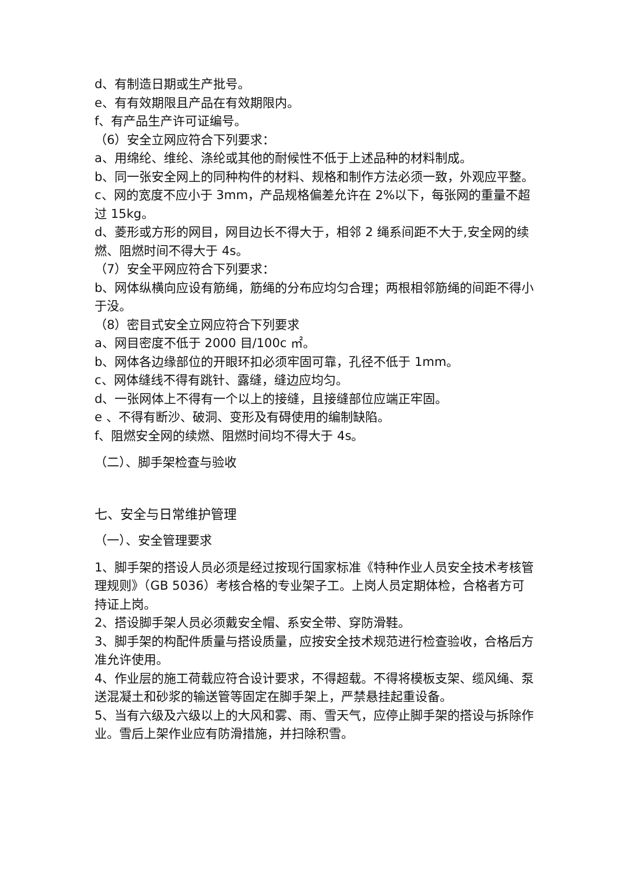d、有制造日期或生产批号。
e、有有效期限且产品在有效期限内。
f、有产品生产许可证编号。
（6）安全立网应符合下列要求：
a、用绵纶、维纶、涤纶或其他的耐候性不低于上述品种的材料制成。
b、同一张安全网上的同种构件的材料、规格和制作方法必须一致，外观应平整。
c、网的宽度不应小于 3mm，产品规格偏差允许在 2%以下，每张网的重量不超过 15kg。
d、菱形或方形的网目，网目边长不得大于，相邻 2 绳系间距不大于,安全网的续燃、阻燃时间不得大于 4s。
（7）安全平网应符合下列要求：
b、网体纵横向应设有筋绳，筋绳的分布应均匀合理；两根相邻筋绳的间距不得小于没。
（8）密目式安全立网应符合下列要求
a、网目密度不低于 2000 目/100c ㎡。
b、网体各边缘部位的开眼环扣必须牢固可靠，孔径不低于 1mm。
c、网体缝线不得有跳针、露缝，缝边应均匀。
d、一张网体上不得有一个以上的接缝，且接缝部位应端正牢固。
e 、不得有断沙、破洞、变形及有碍使用的编制缺陷。
f、阻燃安全网的续燃、阻燃时间均不得大于 4s。
（二）、脚手架检查与验收
七、安全与日常维护管理
（一）、安全管理要求
1、脚手架的搭设人员必须是经过按现行国家标准《特种作业人员安全技术考核管理规则》（GB 5036）考核合格的专业架子工。上岗人员定期体检，合格者方可持证上岗。
2、搭设脚手架人员必须戴安全帽、系安全带、穿防滑鞋。
3、脚手架的构配件质量与搭设质量，应按安全技术规范进行检查验收，合格后方准允许使用。
4、作业层的施工荷载应符合设计要求，不得超载。不得将模板支架、缆风绳、泵送混凝土和砂浆的输送管等固定在脚手架上，严禁悬挂起重设备。
5、当有六级及六级以上的大风和雾、雨、雪天气，应停止脚手架的搭设与拆除作业。雪后上架作业应有防滑措施，并扫除积雪。